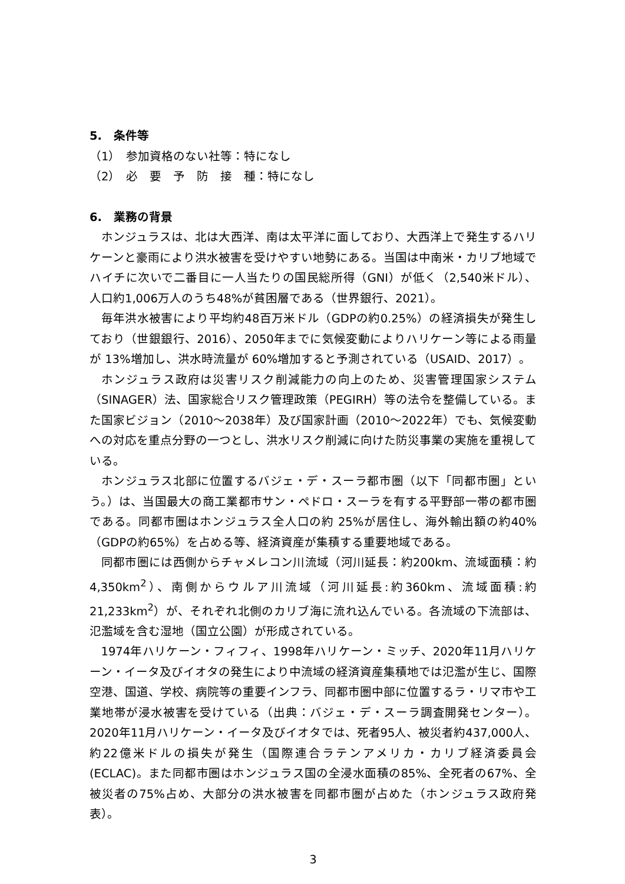5.　条件等
（1）　参加資格のない社等：特になし
（2）　必　要　予　防　接　種：特になし
6.　業務の背景
ホンジュラスは、北は大西洋、南は太平洋に面しており、大西洋上で発生するハリケーンと豪雨により洪水被害を受けやすい地勢にある。当国は中南米・カリブ地域でハイチに次いで二番目に一人当たりの国民総所得（GNI）が低く（2,540米ドル）、人口約1,006万人のうち48%が貧困層である（世界銀行、2021）。
毎年洪水被害により平均約48百万米ドル（GDPの約0.25%）の経済損失が発生しており（世銀銀行、2016）、2050年までに気候変動によりハリケーン等による雨量が 13%増加し、洪水時流量が 60%増加すると予測されている（USAID、2017）。
ホンジュラス政府は災害リスク削減能力の向上のため、災害管理国家システム（SINAGER）法、国家総合リスク管理政策（PEGIRH）等の法令を整備している。また国家ビジョン（2010～2038年）及び国家計画（2010～2022年）でも、気候変動への対応を重点分野の一つとし、洪水リスク削減に向けた防災事業の実施を重視している。
ホンジュラス北部に位置するバジェ・デ・スーラ都市圏（以下「同都市圏」という。）は、当国最大の商工業都市サン・ペドロ・スーラを有する平野部一帯の都市圏である。同都市圏はホンジュラス全人口の約 25%が居住し、海外輸出額の約40%（GDPの約65%）を占める等、経済資産が集積する重要地域である。
同都市圏には西側からチャメレコン川流域（河川延長：約200km、流域面積：約4,350km<sup>2</sup>）、南側からウルア川流域（河川延長:約360km、流域面積:約21,233km<sup>2</sup>）が、それぞれ北側のカリブ海に流れ込んでいる。各流域の下流部は、氾濫域を含む湿地（国立公園）が形成されている。
1974年ハリケーン・フィフィ、1998年ハリケーン・ミッチ、2020年11月ハリケーン・イータ及びイオタの発生により中流域の経済資産集積地では氾濫が生じ、国際空港、国道、学校、病院等の重要インフラ、同都市圏中部に位置するラ・リマ市や工業地帯が浸水被害を受けている（出典：バジェ・デ・スーラ調査開発センター）。2020年11月ハリケーン・イータ及びイオタでは、死者95人、被災者約437,000人、約22億米ドルの損失が発生（国際連合ラテンアメリカ・カリブ経済委員会(ECLAC)。また同都市圏はホンジュラス国の全浸水面積の85%、全死者の67%、全被災者の75%占め、大部分の洪水被害を同都市圏が占めた（ホンジュラス政府発表）。
3